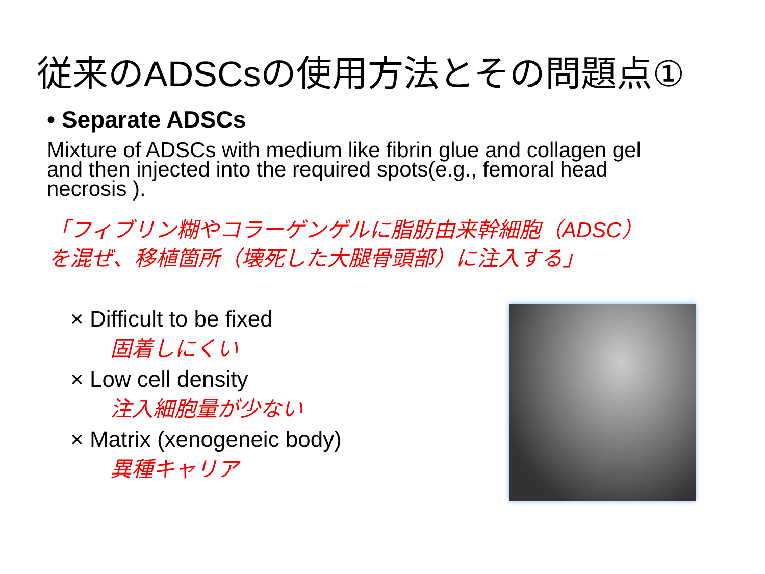従来のADSCsの使用方法とその問題点①
• Separate ADSCs
Mixture of ADSCs with medium like fibrin glue and collagen gel and then injected into the required spots(e.g., femoral head necrosis ).
「フィブリン糊やコラーゲンゲルに脂肪由来幹細胞（ADSC）
を混ぜ、移植箇所（壊死した大腿骨頭部）に注入する」
× Difficult to be fixed
固着しにくい
× Low cell density
注入細胞量が少ない
× Matrix (xenogeneic body)
異種キャリア